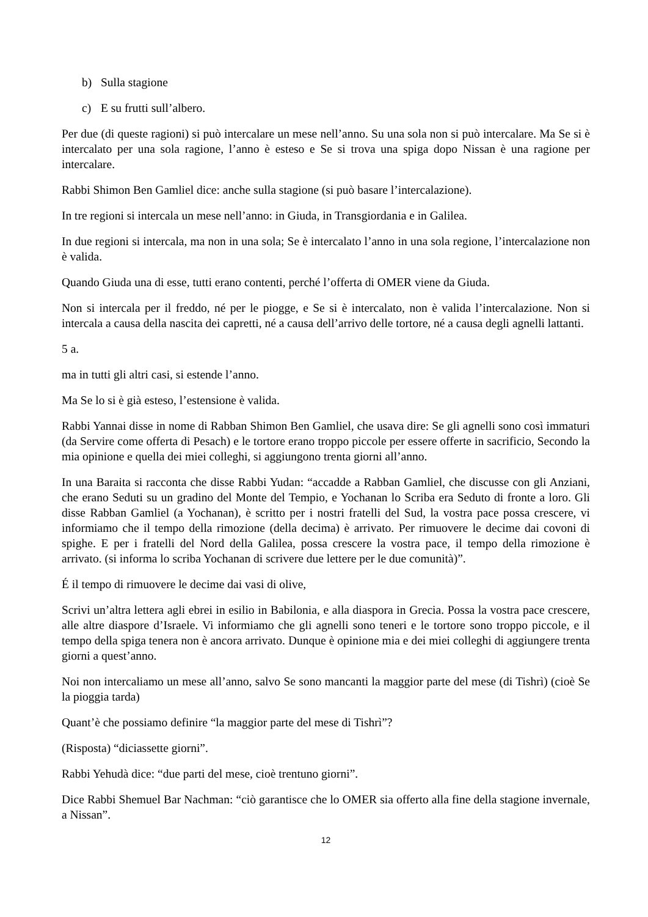b) Sulla stagione
c) E su frutti sull’albero.
Per due (di queste ragioni) si può intercalare un mese nell’anno. Su una sola non si può intercalare. Ma Se si è intercalato per una sola ragione, l’anno è esteso e Se si trova una spiga dopo Nissan è una ragione per intercalare.
Rabbi Shimon Ben Gamliel dice: anche sulla stagione (si può basare l’intercalazione).
In tre regioni si intercala un mese nell’anno: in Giuda, in Transgiordania e in Galilea.
In due regioni si intercala, ma non in una sola; Se è intercalato l’anno in una sola regione, l’intercalazione non è valida.
Quando Giuda una di esse, tutti erano contenti, perché l’offerta di OMER viene da Giuda.
Non si intercala per il freddo, né per le piogge, e Se si è intercalato, non è valida l’intercalazione. Non si intercala a causa della nascita dei capretti, né a causa dell’arrivo delle tortore, né a causa degli agnelli lattanti.
5 a.
ma in tutti gli altri casi, si estende l’anno.
Ma Se lo si è già esteso, l’estensione è valida.
Rabbi Yannai disse in nome di Rabban Shimon Ben Gamliel, che usava dire: Se gli agnelli sono così immaturi (da Servire come offerta di Pesach) e le tortore erano troppo piccole per essere offerte in sacrificio, Secondo la mia opinione e quella dei miei colleghi, si aggiungono trenta giorni all’anno.
In una Baraita si racconta che disse Rabbi Yudan: “accadde a Rabban Gamliel, che discusse con gli Anziani, che erano Seduti su un gradino del Monte del Tempio, e Yochanan lo Scriba era Seduto di fronte a loro. Gli disse Rabban Gamliel (a Yochanan), è scritto per i nostri fratelli del Sud, la vostra pace possa crescere, vi informiamo che il tempo della rimozione (della decima) è arrivato. Per rimuovere le decime dai covoni di spighe. E per i fratelli del Nord della Galilea, possa crescere la vostra pace, il tempo della rimozione è arrivato. (si informa lo scriba Yochanan di scrivere due lettere per le due comunità)”.
É il tempo di rimuovere le decime dai vasi di olive,
Scrivi un’altra lettera agli ebrei in esilio in Babilonia, e alla diaspora in Grecia. Possa la vostra pace crescere, alle altre diaspore d’Israele. Vi informiamo che gli agnelli sono teneri e le tortore sono troppo piccole, e il tempo della spiga tenera non è ancora arrivato. Dunque è opinione mia e dei miei colleghi di aggiungere trenta giorni a quest’anno.
Noi non intercaliamo un mese all’anno, salvo Se sono mancanti la maggior parte del mese (di Tishrì) (cioè Se la pioggia tarda)
Quant’è che possiamo definire “la maggior parte del mese di Tishrì”?
(Risposta) “diciassette giorni”.
Rabbi Yehudà dice: “due parti del mese, cioè trentuno giorni”.
Dice Rabbi Shemuel Bar Nachman: “ciò garantisce che lo OMER sia offerto alla fine della stagione invernale, a Nissan”.
12